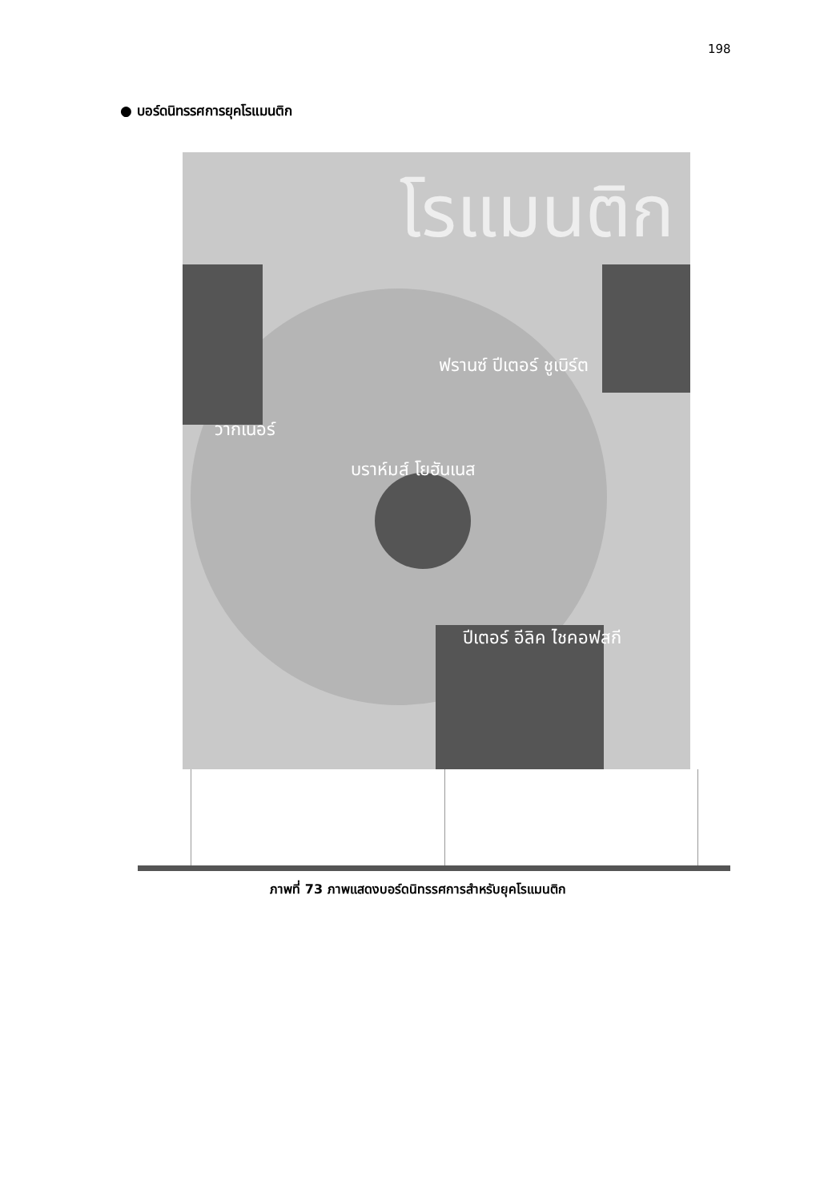198
● บอร์ดนิทรรศการยุคโรแมนติก
โรแมนติก
วากเนอร์
ฟรานซ์ ปีเตอร์ ชูเบิร์ต
บราห์มส์ โยฮันเนส
ปีเตอร์ อีลิค ไชคอฟสกี
ภาพที่ 73 ภาพแสดงบอร์ดนิทรรศการสำหรับยุคโรแมนติก